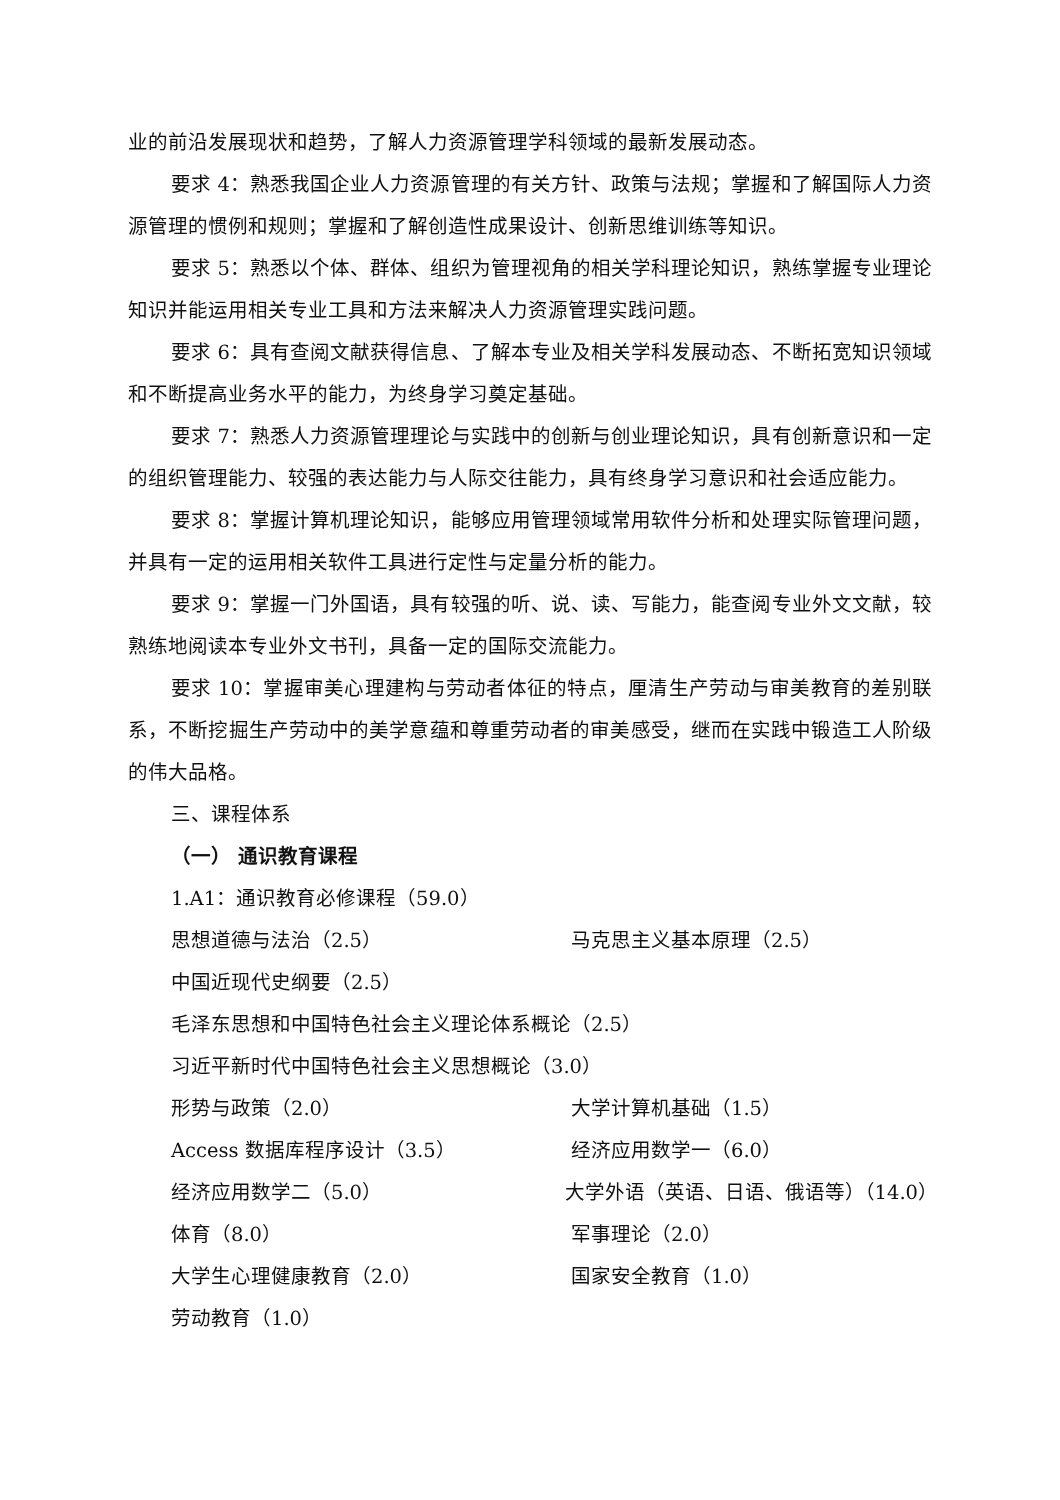业的前沿发展现状和趋势，了解人力资源管理学科领域的最新发展动态。
要求 4：熟悉我国企业人力资源管理的有关方针、政策与法规；掌握和了解国际人力资源管理的惯例和规则；掌握和了解创造性成果设计、创新思维训练等知识。
要求 5：熟悉以个体、群体、组织为管理视角的相关学科理论知识，熟练掌握专业理论知识并能运用相关专业工具和方法来解决人力资源管理实践问题。
要求 6：具有查阅文献获得信息、了解本专业及相关学科发展动态、不断拓宽知识领域和不断提高业务水平的能力，为终身学习奠定基础。
要求 7：熟悉人力资源管理理论与实践中的创新与创业理论知识，具有创新意识和一定的组织管理能力、较强的表达能力与人际交往能力，具有终身学习意识和社会适应能力。
要求 8：掌握计算机理论知识，能够应用管理领域常用软件分析和处理实际管理问题，并具有一定的运用相关软件工具进行定性与定量分析的能力。
要求 9：掌握一门外国语，具有较强的听、说、读、写能力，能查阅专业外文文献，较熟练地阅读本专业外文书刊，具备一定的国际交流能力。
要求 10：掌握审美心理建构与劳动者体征的特点，厘清生产劳动与审美教育的差别联系，不断挖掘生产劳动中的美学意蕴和尊重劳动者的审美感受，继而在实践中锻造工人阶级的伟大品格。
三、课程体系
（一） 通识教育课程
1.A1：通识教育必修课程（59.0）
思想道德与法治（2.5） 马克思主义基本原理（2.5）
中国近现代史纲要（2.5）
毛泽东思想和中国特色社会主义理论体系概论（2.5）
习近平新时代中国特色社会主义思想概论（3.0）
形势与政策（2.0） 大学计算机基础（1.5）
Access 数据库程序设计（3.5） 经济应用数学一（6.0）
经济应用数学二（5.0） 大学外语（英语、日语、俄语等）（14.0）
体育（8.0） 军事理论（2.0）
大学生心理健康教育（2.0） 国家安全教育（1.0）
劳动教育（1.0）